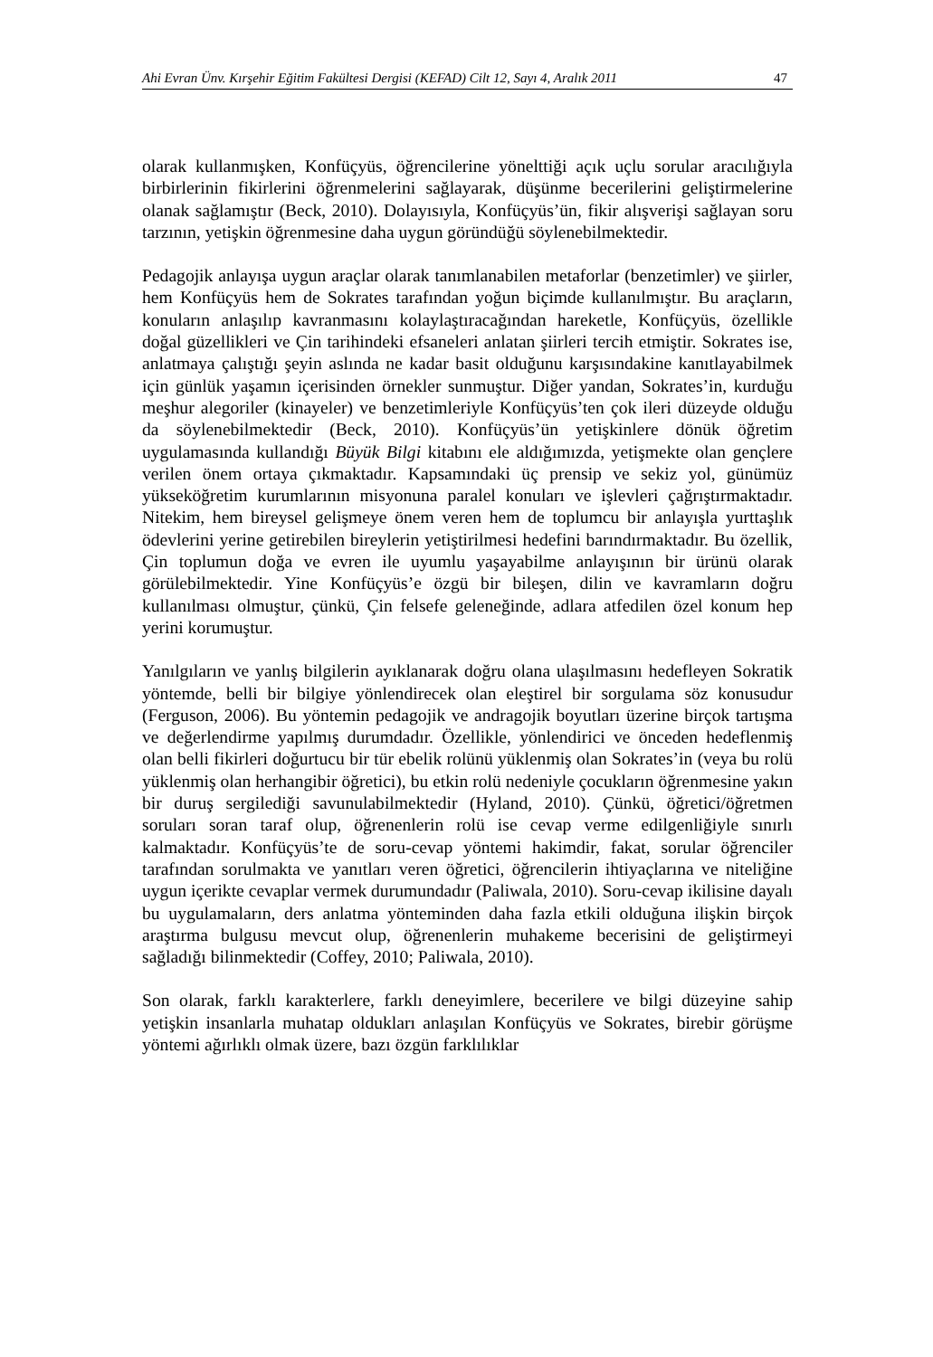Ahi Evran Ünv. Kırşehir Eğitim Fakültesi Dergisi (KEFAD) Cilt 12, Sayı 4, Aralık 2011 47
olarak kullanmışken, Konfüçyüs, öğrencilerine yönelttiği açık uçlu sorular aracılığıyla birbirlerinin fikirlerini öğrenmelerini sağlayarak, düşünme becerilerini geliştirmelerine olanak sağlamıştır (Beck, 2010). Dolayısıyla, Konfüçyüs’ün, fikir alışverişi sağlayan soru tarzının, yetişkin öğrenmesine daha uygun göründüğü söylenebilmektedir.
Pedagojik anlayışa uygun araçlar olarak tanımlanabilen metaforlar (benzetimler) ve şiirler, hem Konfüçyüs hem de Sokrates tarafından yoğun biçimde kullanılmıştır. Bu araçların, konuların anlaşılıp kavranmasını kolaylaştıracağından hareketle, Konfüçyüs, özellikle doğal güzellikleri ve Çin tarihindeki efsaneleri anlatan şiirleri tercih etmiştir. Sokrates ise, anlatmaya çalıştığı şeyin aslında ne kadar basit olduğunu karşısındakine kanıtlayabilmek için günlük yaşamın içerisinden örnekler sunmuştur. Diğer yandan, Sokrates’in, kurduğu meşhur alegoriler (kinayeler) ve benzetimleriyle Konfüçyüs’ten çok ileri düzeyde olduğu da söylenebilmektedir (Beck, 2010). Konfüçyüs’ün yetişkinlere dönük öğretim uygulamasında kullandığı Büyük Bilgi kitabını ele aldığımızda, yetişmekte olan gençlere verilen önem ortaya çıkmaktadır. Kapsamındaki üç prensip ve sekiz yol, günümüz yükseköğretim kurumlarının misyonuna paralel konuları ve işlevleri çağrıştırmaktadır. Nitekim, hem bireysel gelişmeye önem veren hem de toplumcu bir anlayışla yurttaşlık ödevlerini yerine getirebilen bireylerin yetiştirilmesi hedefini barındırmaktadır. Bu özellik, Çin toplumun doğa ve evren ile uyumlu yaşayabilme anlayışının bir ürünü olarak görülebilmektedir. Yine Konfüçyüs’e özgü bir bileşen, dilin ve kavramların doğru kullanılması olmuştur, çünkü, Çin felsefe geleneğinde, adlara atfedilen özel konum hep yerini korumuştur.
Yanılgıların ve yanlış bilgilerin ayıklanarak doğru olana ulaşılmasını hedefleyen Sokratik yöntemde, belli bir bilgiye yönlendirecek olan eleştirel bir sorgulama söz konusudur (Ferguson, 2006). Bu yöntemin pedagojik ve andragojik boyutları üzerine birçok tartışma ve değerlendirme yapılmış durumdadır. Özellikle, yönlendirici ve önceden hedeflenmiş olan belli fikirleri doğurtucu bir tür ebelik rolünü yüklenmiş olan Sokrates’in (veya bu rolü yüklenmiş olan herhangibir öğretici), bu etkin rolü nedeniyle çocukların öğrenmesine yakın bir duruş sergilediği savunulabilmektedir (Hyland, 2010). Çünkü, öğretici/öğretmen soruları soran taraf olup, öğrenenlerin rolü ise cevap verme edilgenliğiyle sınırlı kalmaktadır. Konfüçyüs’te de soru-cevap yöntemi hakimdir, fakat, sorular öğrenciler tarafından sorulmakta ve yanıtları veren öğretici, öğrencilerin ihtiyaçlarına ve niteliğine uygun içerikte cevaplar vermek durumundadır (Paliwala, 2010). Soru-cevap ikilisine dayalı bu uygulamaların, ders anlatma yönteminden daha fazla etkili olduğuna ilişkin birçok araştırma bulgusu mevcut olup, öğrenenlerin muhakeme becerisini de geliştirmeyi sağladığı bilinmektedir (Coffey, 2010; Paliwala, 2010).
Son olarak, farklı karakterlere, farklı deneyimlere, becerilere ve bilgi düzeyine sahip yetişkin insanlarla muhatap oldukları anlaşılan Konfüçyüs ve Sokrates, birebir görüşme yöntemi ağırlıklı olmak üzere, bazı özgün farklılıklar